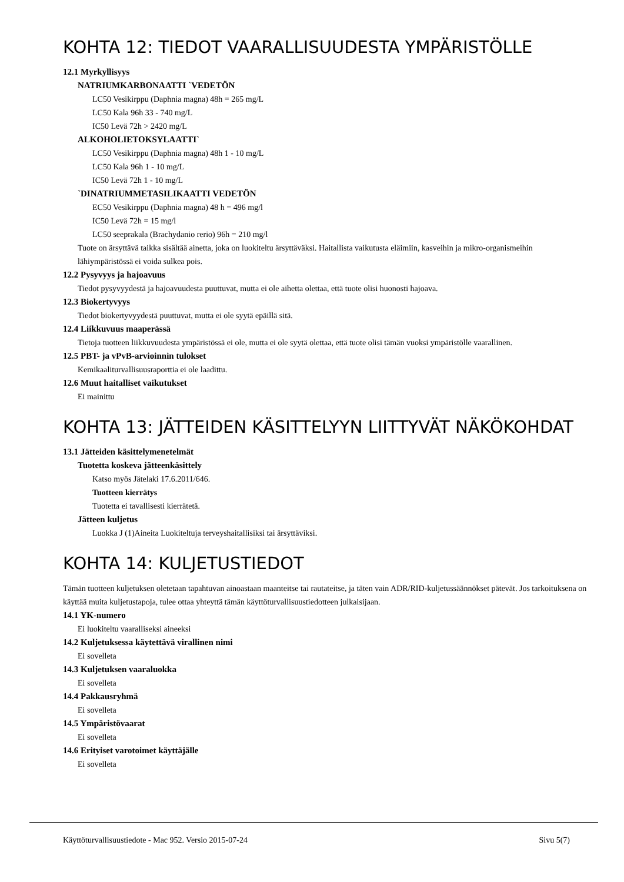KOHTA 12: TIEDOT VAARALLISUUDESTA YMPÄRISTÖLLE
12.1 Myrkyllisyys
NATRIUMKARBONAATTI `VEDETÖN
LC50 Vesikirppu (Daphnia magna) 48h = 265 mg/L
LC50 Kala 96h 33 - 740 mg/L
IC50 Levä 72h > 2420 mg/L
ALKOHOLIETOKSYLAATTI`
LC50 Vesikirppu (Daphnia magna) 48h 1 - 10 mg/L
LC50 Kala 96h 1 - 10 mg/L
IC50 Levä 72h 1 - 10 mg/L
`DINATRIUMMETASILIKAATTI VEDETÖN
EC50 Vesikirppu (Daphnia magna) 48 h = 496 mg/l
IC50 Levä 72h = 15 mg/l
LC50 seeprakala (Brachydanio rerio) 96h = 210 mg/l
Tuote on ärsyttävä taikka sisältää ainetta, joka on luokiteltu ärsyttäväksi. Haitallista vaikutusta eläimiin, kasveihin ja mikro-organismeihin lähiympäristössä ei voida sulkea pois.
12.2 Pysyvyys ja hajoavuus
Tiedot pysyvyydestä ja hajoavuudesta puuttuvat, mutta ei ole aihetta olettaa, että tuote olisi huonosti hajoava.
12.3 Biokertyvyys
Tiedot biokertyvyydestä puuttuvat, mutta ei ole syytä epäillä sitä.
12.4 Liikkuvuus maaperässä
Tietoja tuotteen liikkuvuudesta ympäristössä ei ole, mutta ei ole syytä olettaa, että tuote olisi tämän vuoksi ympäristölle vaarallinen.
12.5 PBT- ja vPvB-arvioinnin tulokset
Kemikaaliturvallisuusraporttia ei ole laadittu.
12.6 Muut haitalliset vaikutukset
Ei mainittu
KOHTA 13: JÄTTEIDEN KÄSITTELYYN LIITTYVÄT NÄKÖKOHDAT
13.1 Jätteiden käsittelymenetelmät
Tuotetta koskeva jätteenkäsittely
Katso myös Jätelaki 17.6.2011/646.
Tuotteen kierrätys
Tuotetta ei tavallisesti kierrätetä.
Jätteen kuljetus
Luokka J (1)Aineita Luokiteltuja terveyshaitallisiksi tai ärsyttäviksi.
KOHTA 14: KULJETUSTIEDOT
Tämän tuotteen kuljetuksen oletetaan tapahtuvan ainoastaan maanteitse tai rautateitse, ja täten vain ADR/RID-kuljetussäännökset pätevät. Jos tarkoituksena on käyttää muita kuljetustapoja, tulee ottaa yhteyttä tämän käyttöturvallisuustiedotteen julkaisijaan.
14.1 YK-numero
Ei luokiteltu vaaralliseksi aineeksi
14.2 Kuljetuksessa käytettävä virallinen nimi
Ei sovelleta
14.3 Kuljetuksen vaaraluokka
Ei sovelleta
14.4 Pakkausryhmä
Ei sovelleta
14.5 Ympäristövaarat
Ei sovelleta
14.6 Erityiset varotoimet käyttäjälle
Ei sovelleta
Käyttöturvallisuustiedote - Mac 952. Versio 2015-07-24 Sivu 5(7)